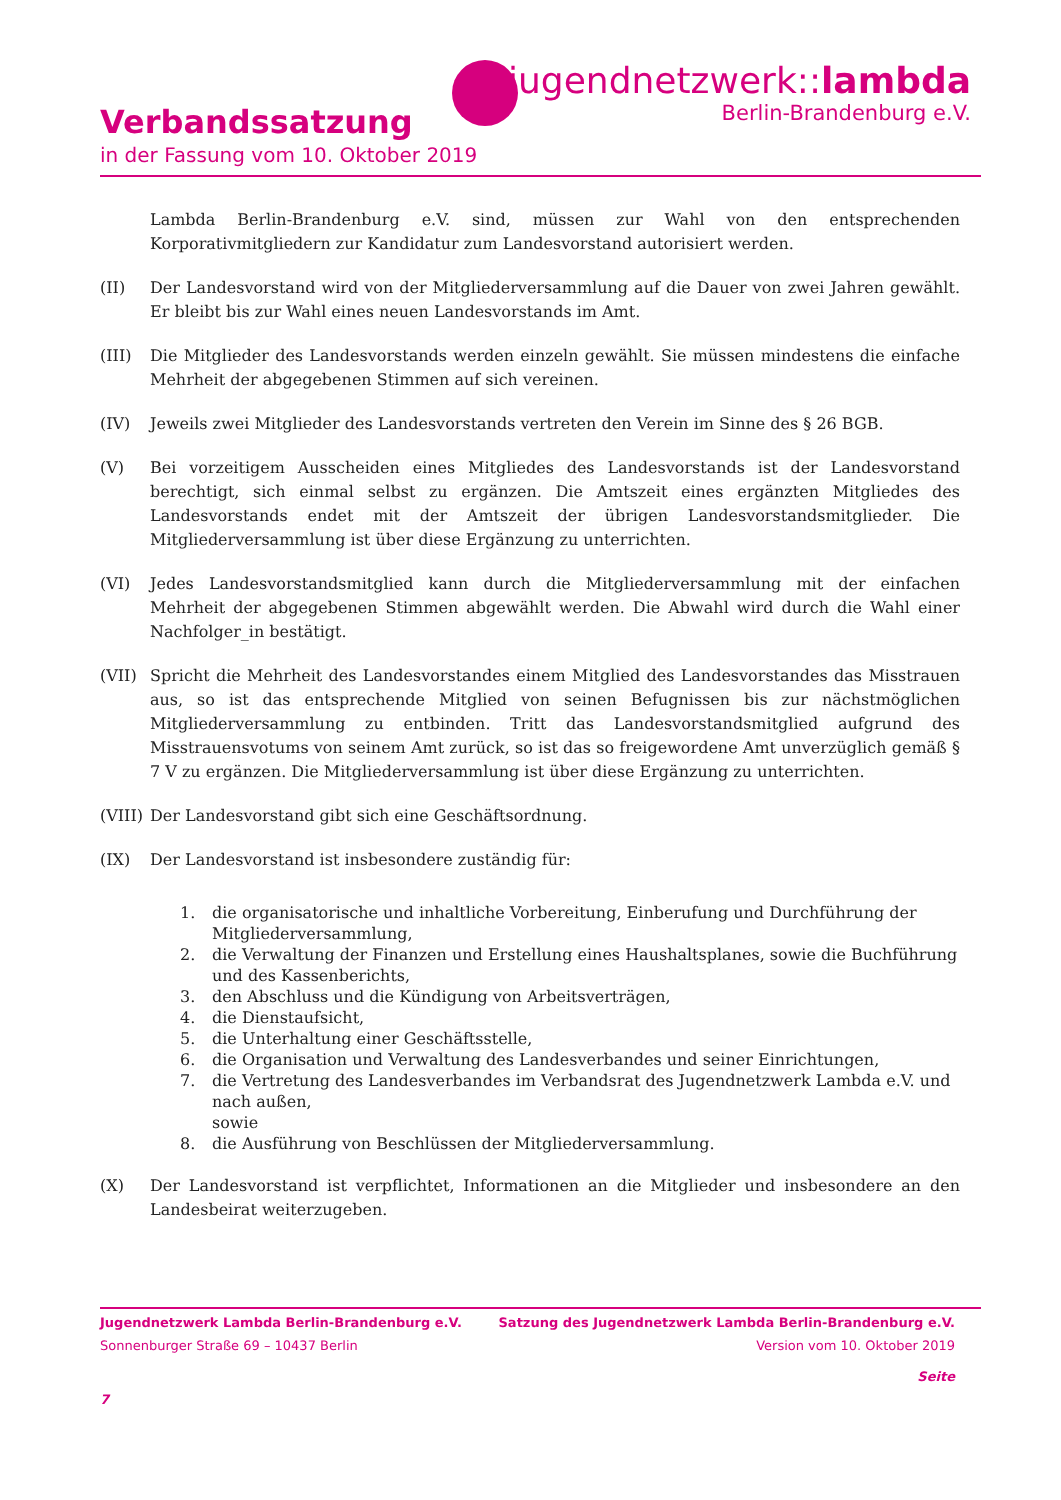jugendnetzwerk::lambda
Berlin-Brandenburg e.V.
Verbandssatzung
in der Fassung vom 10. Oktober 2019
Lambda Berlin-Brandenburg e.V. sind, müssen zur Wahl von den entsprechenden Korporativmitgliedern zur Kandidatur zum Landesvorstand autorisiert werden.
(II) Der Landesvorstand wird von der Mitgliederversammlung auf die Dauer von zwei Jahren gewählt. Er bleibt bis zur Wahl eines neuen Landesvorstands im Amt.
(III) Die Mitglieder des Landesvorstands werden einzeln gewählt. Sie müssen mindestens die einfache Mehrheit der abgegebenen Stimmen auf sich vereinen.
(IV) Jeweils zwei Mitglieder des Landesvorstands vertreten den Verein im Sinne des § 26 BGB.
(V) Bei vorzeitigem Ausscheiden eines Mitgliedes des Landesvorstands ist der Landesvorstand berechtigt, sich einmal selbst zu ergänzen. Die Amtszeit eines ergänzten Mitgliedes des Landesvorstands endet mit der Amtszeit der übrigen Landesvorstandsmitglieder. Die Mitgliederversammlung ist über diese Ergänzung zu unterrichten.
(VI) Jedes Landesvorstandsmitglied kann durch die Mitgliederversammlung mit der einfachen Mehrheit der abgegebenen Stimmen abgewählt werden. Die Abwahl wird durch die Wahl einer Nachfolger_in bestätigt.
(VII) Spricht die Mehrheit des Landesvorstandes einem Mitglied des Landesvorstandes das Misstrauen aus, so ist das entsprechende Mitglied von seinen Befugnissen bis zur nächstmöglichen Mitgliederversammlung zu entbinden. Tritt das Landesvorstandsmitglied aufgrund des Misstrauensvotums von seinem Amt zurück, so ist das so freigewordene Amt unverzüglich gemäß § 7 V zu ergänzen. Die Mitgliederversammlung ist über diese Ergänzung zu unterrichten.
(VIII)
Der Landesvorstand gibt sich eine Geschäftsordnung.
(IX) Der Landesvorstand ist insbesondere zuständig für:
1. die organisatorische und inhaltliche Vorbereitung, Einberufung und Durchführung der Mitgliederversammlung,
2. die Verwaltung der Finanzen und Erstellung eines Haushaltsplanes, sowie die Buchführung und des Kassenberichts,
3. den Abschluss und die Kündigung von Arbeitsverträgen,
4. die Dienstaufsicht,
5. die Unterhaltung einer Geschäftsstelle,
6. die Organisation und Verwaltung des Landesverbandes und seiner Einrichtungen,
7. die Vertretung des Landesverbandes im Verbandsrat des Jugendnetzwerk Lambda e.V. und nach außen,
sowie
8. die Ausführung von Beschlüssen der Mitgliederversammlung.
(X) Der Landesvorstand ist verpflichtet, Informationen an die Mitglieder und insbesondere an den Landesbeirat weiterzugeben.
Jugendnetzwerk Lambda Berlin-Brandenburg e.V. Satzung des Jugendnetzwerk Lambda Berlin-Brandenburg e.V.
Sonnenburger Straße 69 – 10437 Berlin Version vom 10. Oktober 2019
Seite
7